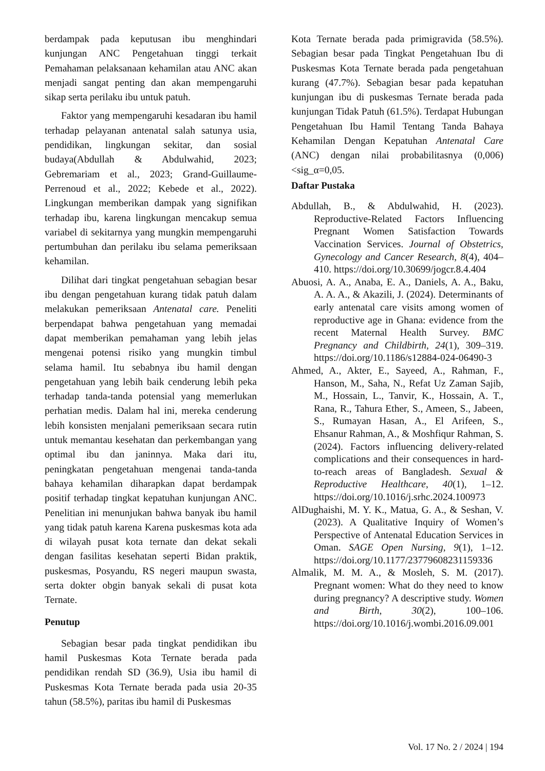berdampak pada keputusan ibu menghindari kunjungan ANC Pengetahuan tinggi terkait Pemahaman pelaksanaan kehamilan atau ANC akan menjadi sangat penting dan akan mempengaruhi sikap serta perilaku ibu untuk patuh.
Faktor yang mempengaruhi kesadaran ibu hamil terhadap pelayanan antenatal salah satunya usia, pendidikan, lingkungan sekitar, dan sosial budaya(Abdullah & Abdulwahid, 2023; Gebremariam et al., 2023; Grand-Guillaume-Perrenoud et al., 2022; Kebede et al., 2022). Lingkungan memberikan dampak yang signifikan terhadap ibu, karena lingkungan mencakup semua variabel di sekitarnya yang mungkin mempengaruhi pertumbuhan dan perilaku ibu selama pemeriksaan kehamilan.
Dilihat dari tingkat pengetahuan sebagian besar ibu dengan pengetahuan kurang tidak patuh dalam melakukan pemeriksaan Antenatal care. Peneliti berpendapat bahwa pengetahuan yang memadai dapat memberikan pemahaman yang lebih jelas mengenai potensi risiko yang mungkin timbul selama hamil. Itu sebabnya ibu hamil dengan pengetahuan yang lebih baik cenderung lebih peka terhadap tanda-tanda potensial yang memerlukan perhatian medis. Dalam hal ini, mereka cenderung lebih konsisten menjalani pemeriksaan secara rutin untuk memantau kesehatan dan perkembangan yang optimal ibu dan janinnya. Maka dari itu, peningkatan pengetahuan mengenai tanda-tanda bahaya kehamilan diharapkan dapat berdampak positif terhadap tingkat kepatuhan kunjungan ANC. Penelitian ini menunjukan bahwa banyak ibu hamil yang tidak patuh karena Karena puskesmas kota ada di wilayah pusat kota ternate dan dekat sekali dengan fasilitas kesehatan seperti Bidan praktik, puskesmas, Posyandu, RS negeri maupun swasta, serta dokter obgin banyak sekali di pusat kota Ternate.
Penutup
Sebagian besar pada tingkat pendidikan ibu hamil Puskesmas Kota Ternate berada pada pendidikan rendah SD (36.9), Usia ibu hamil di Puskesmas Kota Ternate berada pada usia 20-35 tahun (58.5%), paritas ibu hamil di Puskesmas
Kota Ternate berada pada primigravida (58.5%). Sebagian besar pada Tingkat Pengetahuan Ibu di Puskesmas Kota Ternate berada pada pengetahuan kurang (47.7%). Sebagian besar pada kepatuhan kunjungan ibu di puskesmas Ternate berada pada kunjungan Tidak Patuh (61.5%). Terdapat Hubungan Pengetahuan Ibu Hamil Tentang Tanda Bahaya Kehamilan Dengan Kepatuhan Antenatal Care (ANC) dengan nilai probabilitasnya (0,006)<sig_α=0,05.
Daftar Pustaka
Abdullah, B., & Abdulwahid, H. (2023). Reproductive-Related Factors Influencing Pregnant Women Satisfaction Towards Vaccination Services. Journal of Obstetrics, Gynecology and Cancer Research, 8(4), 404–410. https://doi.org/10.30699/jogcr.8.4.404
Abuosi, A. A., Anaba, E. A., Daniels, A. A., Baku, A. A. A., & Akazili, J. (2024). Determinants of early antenatal care visits among women of reproductive age in Ghana: evidence from the recent Maternal Health Survey. BMC Pregnancy and Childbirth, 24(1), 309–319. https://doi.org/10.1186/s12884-024-06490-3
Ahmed, A., Akter, E., Sayeed, A., Rahman, F., Hanson, M., Saha, N., Refat Uz Zaman Sajib, M., Hossain, L., Tanvir, K., Hossain, A. T., Rana, R., Tahura Ether, S., Ameen, S., Jabeen, S., Rumayan Hasan, A., El Arifeen, S., Ehsanur Rahman, A., & Moshfiqur Rahman, S. (2024). Factors influencing delivery-related complications and their consequences in hard-to-reach areas of Bangladesh. Sexual & Reproductive Healthcare, 40(1), 1–12. https://doi.org/10.1016/j.srhc.2024.100973
AlDughaishi, M. Y. K., Matua, G. A., & Seshan, V. (2023). A Qualitative Inquiry of Women’s Perspective of Antenatal Education Services in Oman. SAGE Open Nursing, 9(1), 1–12. https://doi.org/10.1177/23779608231159336
Almalik, M. M. A., & Mosleh, S. M. (2017). Pregnant women: What do they need to know during pregnancy? A descriptive study. Women and Birth, 30(2), 100–106. https://doi.org/10.1016/j.wombi.2016.09.001
Vol. 17 No. 2 / 2024 | 194